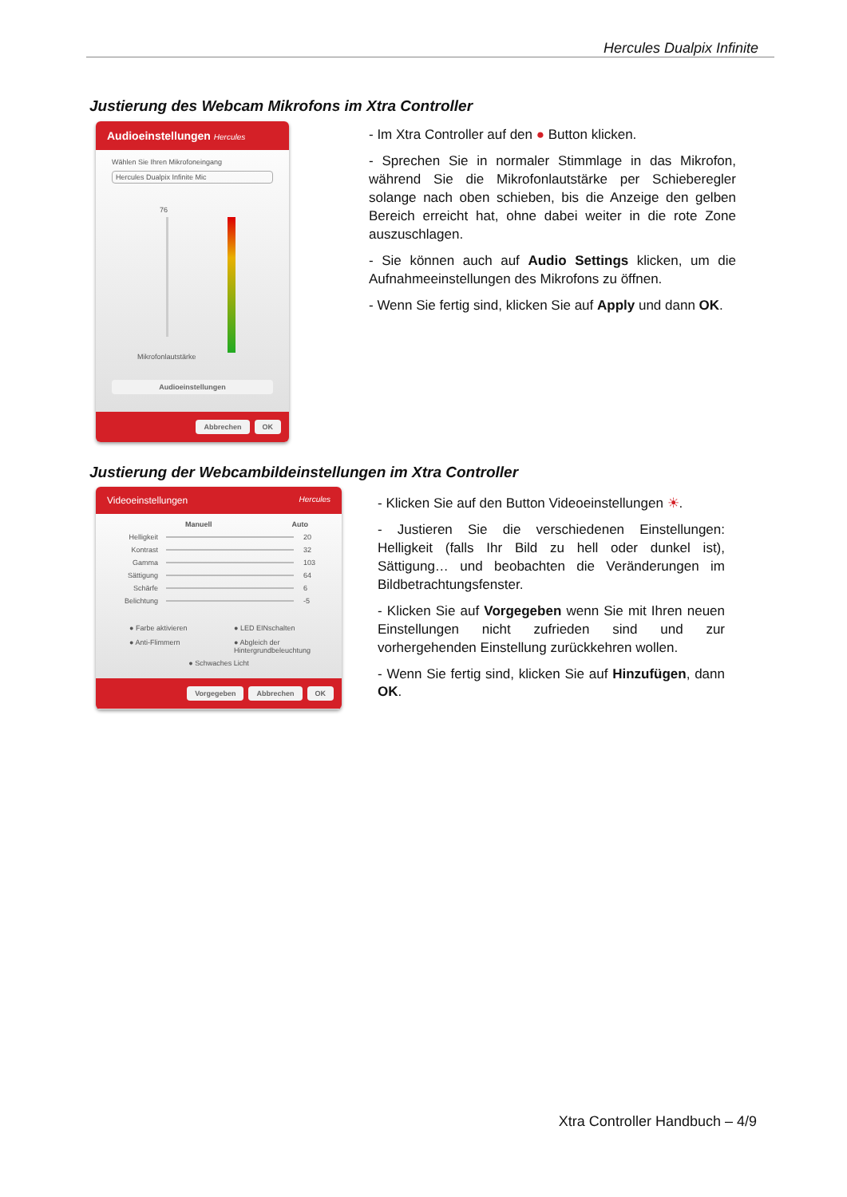Hercules Dualpix Infinite
Justierung des Webcam Mikrofons im Xtra Controller
Audioeinstellungen Hercules
Wählen Sie Ihren Mikrofoneingang
Hercules Dualpix Infinite Mic
76
Mikrofonlautstärke
Audioeinstellungen
Abbrechen OK
- Im Xtra Controller auf den ● Button klicken.
- Sprechen Sie in normaler Stimmlage in das Mikrofon, während Sie die Mikrofonlautstärke per Schieberegler solange nach oben schieben, bis die Anzeige den gelben Bereich erreicht hat, ohne dabei weiter in die rote Zone auszuschlagen.
- Sie können auch auf Audio Settings klicken, um die Aufnahmeeinstellungen des Mikrofons zu öffnen.
- Wenn Sie fertig sind, klicken Sie auf Apply und dann OK.
Justierung der Webcambildeinstellungen im Xtra Controller
Videoeinstellungen Hercules
Manuell Auto
Helligkeit 20
Kontrast 32
Gamma 103
Sättigung 64
Schärfe 6
Belichtung -5
● Farbe aktivieren
● LED EINschalten
● Anti-Flimmern
● Abgleich der Hintergrundbeleuchtung
● Schwaches Licht
Vorgegeben Abbrechen OK
- Klicken Sie auf den Button Videoeinstellungen ☀.
- Justieren Sie die verschiedenen Einstellungen: Helligkeit (falls Ihr Bild zu hell oder dunkel ist), Sättigung… und beobachten die Veränderungen im Bildbetrachtungsfenster.
- Klicken Sie auf Vorgegeben wenn Sie mit Ihren neuen Einstellungen nicht zufrieden sind und zur vorhergehenden Einstellung zurückkehren wollen.
- Wenn Sie fertig sind, klicken Sie auf Hinzufügen, dann OK.
Xtra Controller Handbuch – 4/9